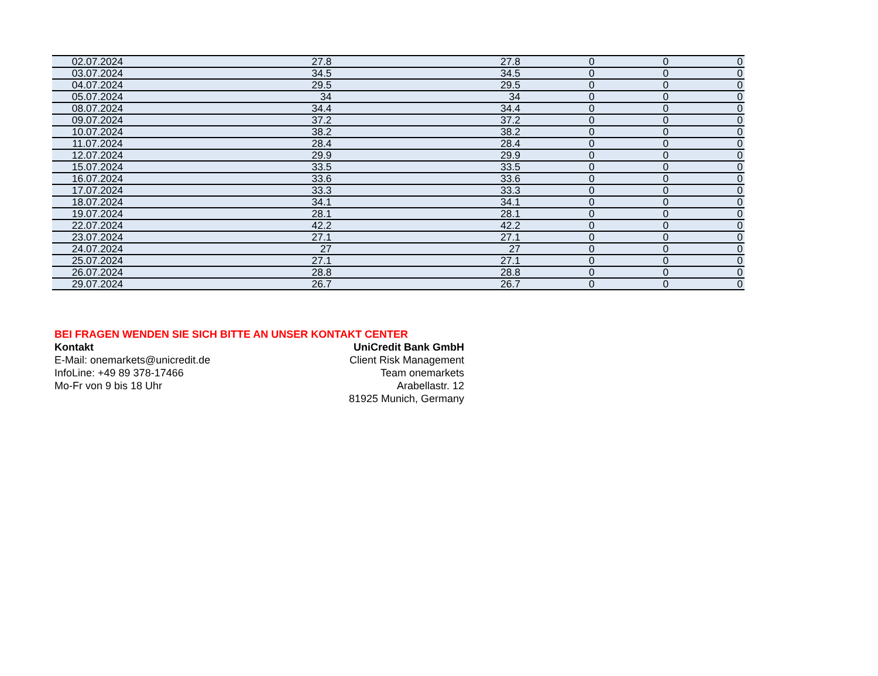| 02.07.2024 | 27.8 | 27.8 | 0 | 0 | 0 |
| 03.07.2024 | 34.5 | 34.5 | 0 | 0 | 0 |
| 04.07.2024 | 29.5 | 29.5 | 0 | 0 | 0 |
| 05.07.2024 | 34 | 34 | 0 | 0 | 0 |
| 08.07.2024 | 34.4 | 34.4 | 0 | 0 | 0 |
| 09.07.2024 | 37.2 | 37.2 | 0 | 0 | 0 |
| 10.07.2024 | 38.2 | 38.2 | 0 | 0 | 0 |
| 11.07.2024 | 28.4 | 28.4 | 0 | 0 | 0 |
| 12.07.2024 | 29.9 | 29.9 | 0 | 0 | 0 |
| 15.07.2024 | 33.5 | 33.5 | 0 | 0 | 0 |
| 16.07.2024 | 33.6 | 33.6 | 0 | 0 | 0 |
| 17.07.2024 | 33.3 | 33.3 | 0 | 0 | 0 |
| 18.07.2024 | 34.1 | 34.1 | 0 | 0 | 0 |
| 19.07.2024 | 28.1 | 28.1 | 0 | 0 | 0 |
| 22.07.2024 | 42.2 | 42.2 | 0 | 0 | 0 |
| 23.07.2024 | 27.1 | 27.1 | 0 | 0 | 0 |
| 24.07.2024 | 27 | 27 | 0 | 0 | 0 |
| 25.07.2024 | 27.1 | 27.1 | 0 | 0 | 0 |
| 26.07.2024 | 28.8 | 28.8 | 0 | 0 | 0 |
| 29.07.2024 | 26.7 | 26.7 | 0 | 0 | 0 |
BEI FRAGEN WENDEN SIE SICH BITTE AN UNSER KONTAKT CENTER
Kontakt UniCredit Bank GmbH
E-Mail: onemarkets@unicredit.de Client Risk Management
InfoLine: +49 89 378-17466 Team onemarkets
Mo-Fr von 9 bis 18 Uhr Arabellastr. 12
81925 Munich, Germany